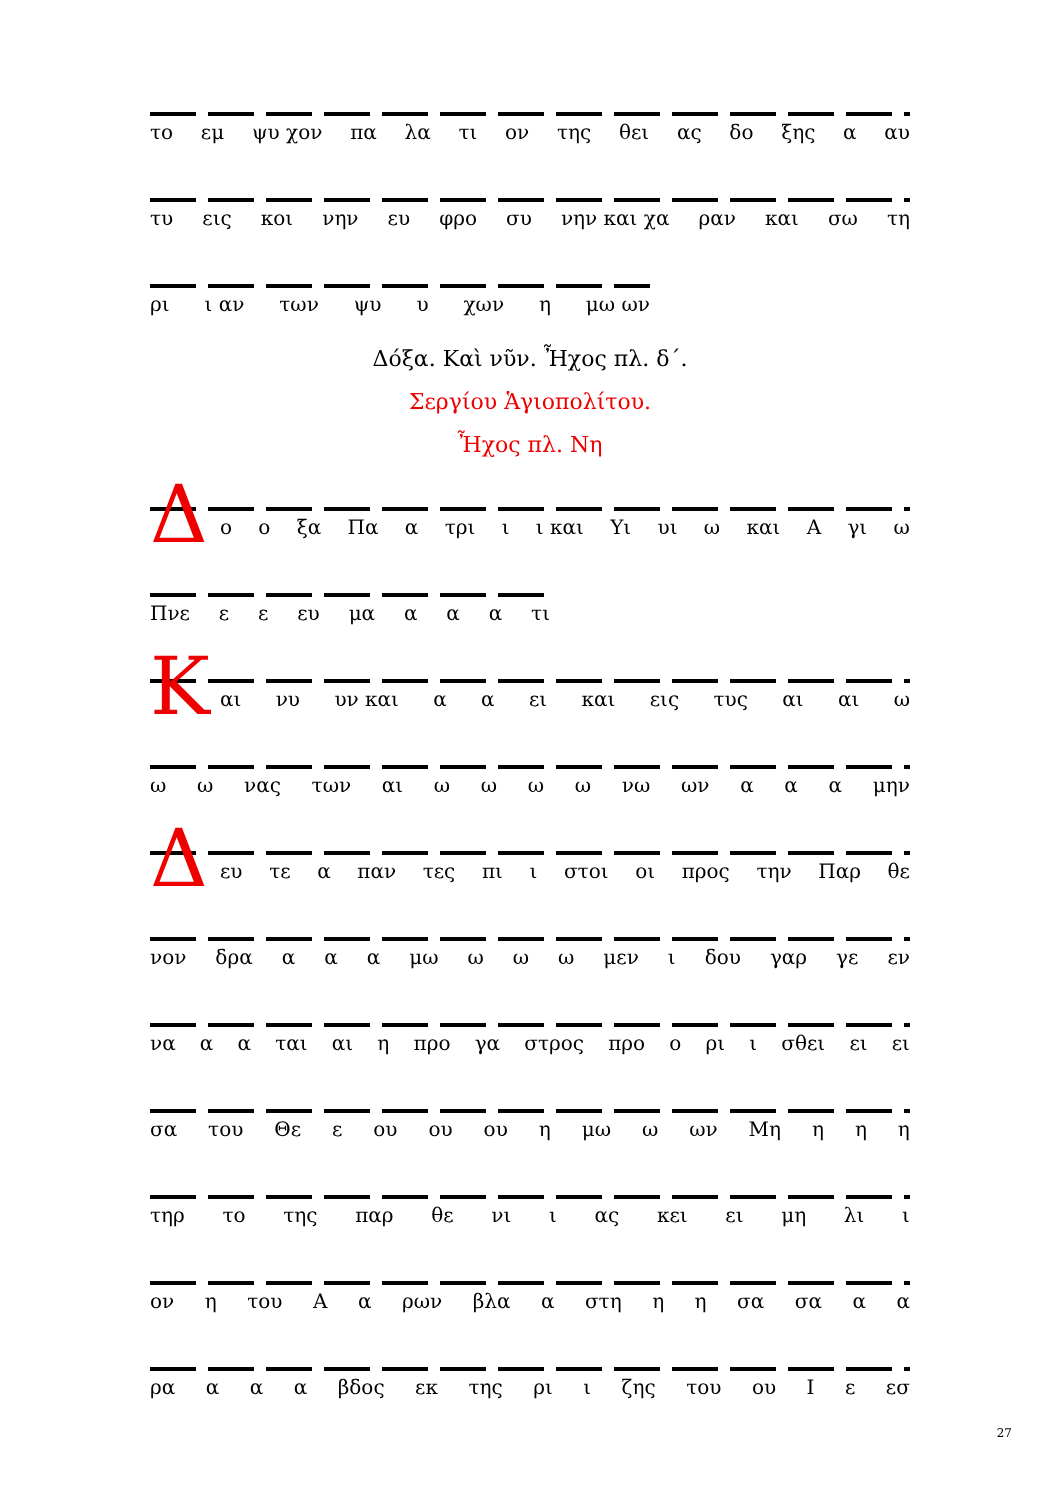το εμ ψυ χον πα λα τι ον της θει ας δο ξης α αυ
τυ εις κοι νην ευ φρο συ νην και χα ραν και σω τη
ρι ι αν των ψυ υ χων η μω ων
Δόξα. Καὶ νῦν. Ἦχος πλ. δ΄.
Σεργίου Ἁγιοπολίτου.
Ἦχος πλ. Νη
Δ
ο ο ξα Πα α τρι ι ι και Υι υι ω και Α γι ω
Πνε ε ε ευ μα α α α τι
Κ
αι νυ υν και α α ει και εις τυς αι αι ω
ω ω νας των αι ωωωω νω ων α α α μην
Δ
ευ τε α παν τες πι ι στοι οι προς την Παρ θε
νον δρα α α α μω ω ω ω μεν ι δου γαρ γε εν
να α α ται αι η προ γα στρος προ ο ρι ι σθει ει ει
σα του Θε ε ου ου ου η μω ω ων Μη η η η
τηρ το της παρ θε νι ι ας κει ει μη λι ι
ον η του Α α ρων βλα α στη η η σα σα α α
ρα α α α βδος εκ της ρι ι ζης του ου Ι ε εσ
27